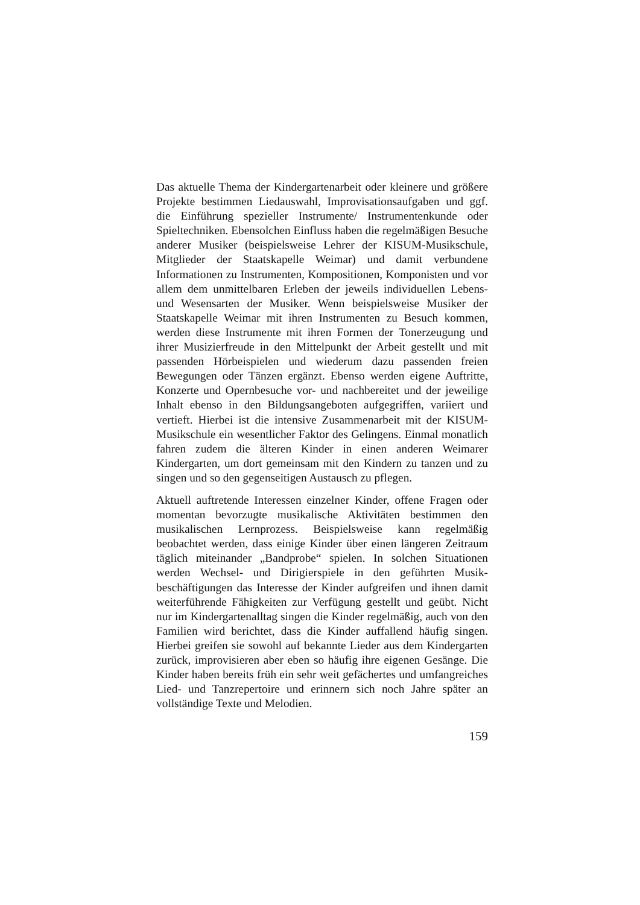Das aktuelle Thema der Kindergartenarbeit oder kleinere und größere Projekte bestimmen Liedauswahl, Improvisationsaufgaben und ggf. die Einführung spezieller Instrumente/ Instrumentenkunde oder Spieltechniken. Ebensolchen Einfluss haben die regelmäßigen Besuche anderer Musiker (beispielsweise Lehrer der KISUM-Musikschule, Mitglieder der Staatskapelle Weimar) und damit verbundene Informationen zu Instrumenten, Kompositionen, Komponisten und vor allem dem unmittelbaren Erleben der jeweils individuellen Lebens- und Wesensarten der Musiker. Wenn beispielsweise Musiker der Staatskapelle Weimar mit ihren Instrumenten zu Besuch kommen, werden diese Instrumente mit ihren Formen der Tonerzeugung und ihrer Musizierfreude in den Mittelpunkt der Arbeit gestellt und mit passenden Hörbeispielen und wiederum dazu passenden freien Bewegungen oder Tänzen ergänzt. Ebenso werden eigene Auftritte, Konzerte und Opernbesuche vor- und nachbereitet und der jeweilige Inhalt ebenso in den Bildungsangeboten aufgegriffen, variiert und vertieft. Hierbei ist die intensive Zusammenarbeit mit der KISUM-Musikschule ein wesentlicher Faktor des Gelingens. Einmal monatlich fahren zudem die älteren Kinder in einen anderen Weimarer Kindergarten, um dort gemeinsam mit den Kindern zu tanzen und zu singen und so den gegenseitigen Austausch zu pflegen.
Aktuell auftretende Interessen einzelner Kinder, offene Fragen oder momentan bevorzugte musikalische Aktivitäten bestimmen den musikalischen Lernprozess. Beispielsweise kann regelmäßig beobachtet werden, dass einige Kinder über einen längeren Zeitraum täglich miteinander „Bandprobe“ spielen. In solchen Situationen werden Wechsel- und Dirigierspiele in den geführten Musik-beschäftigungen das Interesse der Kinder aufgreifen und ihnen damit weiterführende Fähigkeiten zur Verfügung gestellt und geübt. Nicht nur im Kindergartenalltag singen die Kinder regelmäßig, auch von den Familien wird berichtet, dass die Kinder auffallend häufig singen. Hierbei greifen sie sowohl auf bekannte Lieder aus dem Kindergarten zurück, improvisieren aber eben so häufig ihre eigenen Gesänge. Die Kinder haben bereits früh ein sehr weit gefächertes und umfangreiches Lied- und Tanzrepertoire und erinnern sich noch Jahre später an vollständige Texte und Melodien.
159